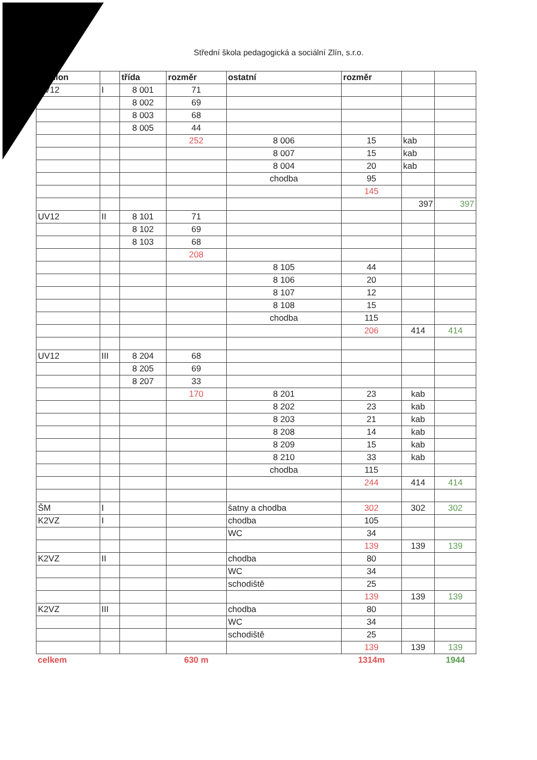Střední škola pedagogická a sociální Zlín, s.r.o.
| Pavilon | | třída | rozměr | ostatní | rozměr | | |
| --- | --- | --- | --- | --- | --- | --- | --- |
| UV12 | I | 8 001 | 71 | | | | |
| | | 8 002 | 69 | | | | |
| | | 8 003 | 68 | | | | |
| | | 8 005 | 44 | | | | |
| | | | 252 | 8 006 | 15 | kab | |
| | | | | 8 007 | 15 | kab | |
| | | | | 8 004 | 20 | kab | |
| | | | | chodba | 95 | | |
| | | | | | 145 | | |
| | | | | | | 397 | 397 |
| UV12 | II | 8 101 | 71 | | | | |
| | | 8 102 | 69 | | | | |
| | | 8 103 | 68 | | | | |
| | | | 208 | | | | |
| | | | | 8 105 | 44 | | |
| | | | | 8 106 | 20 | | |
| | | | | 8 107 | 12 | | |
| | | | | 8 108 | 15 | | |
| | | | | chodba | 115 | | |
| | | | | | 206 | 414 | 414 |
| UV12 | III | 8 204 | 68 | | | | |
| | | 8 205 | 69 | | | | |
| | | 8 207 | 33 | | | | |
| | | | 170 | 8 201 | 23 | kab | |
| | | | | 8 202 | 23 | kab | |
| | | | | 8 203 | 21 | kab | |
| | | | | 8 208 | 14 | kab | |
| | | | | 8 209 | 15 | kab | |
| | | | | 8 210 | 33 | kab | |
| | | | | chodba | 115 | | |
| | | | | | 244 | 414 | 414 |
| ŠM | I | | | šatny a chodba | 302 | 302 | 302 |
| K2VZ | I | | | chodba | 105 | | |
| | | | | WC | 34 | | |
| | | | | | 139 | 139 | 139 |
| K2VZ | II | | | chodba | 80 | | |
| | | | | WC | 34 | | |
| | | | | schodiště | 25 | | |
| | | | | | 139 | 139 | 139 |
| K2VZ | III | | | chodba | 80 | | |
| | | | | WC | 34 | | |
| | | | | schodiště | 25 | | |
| | | | | | 139 | 139 | 139 |
| celkem | | | 630 m | | 1314m | | 1944 |